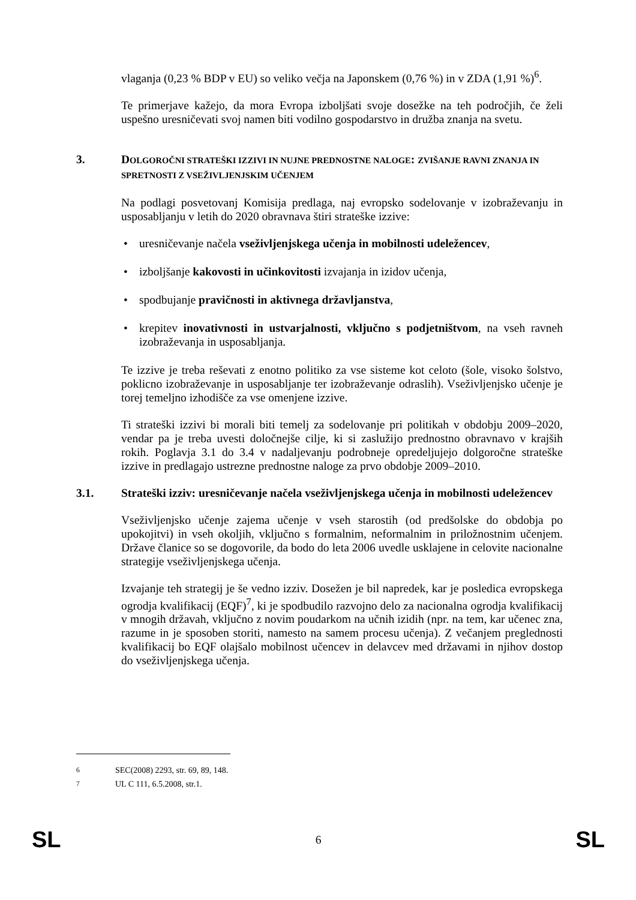vlaganja (0,23 % BDP v EU) so veliko večja na Japonskem (0,76 %) in v ZDA (1,91 %)<sup>6</sup>.
Te primerjave kažejo, da mora Evropa izboljšati svoje dosežke na teh področjih, če želi uspešno uresničevati svoj namen biti vodilno gospodarstvo in družba znanja na svetu.
3. DOLGOROČNI STRATEŠKI IZZIVI IN NUJNE PREDNOSTNE NALOGE: ZVIŠANJE RAVNI ZNANJA IN SPRETNOSTI Z VSEŽIVLJENJSKIM UČENJEM
Na podlagi posvetovanj Komisija predlaga, naj evropsko sodelovanje v izobraževanju in usposabljanju v letih do 2020 obravnava štiri strateške izzive:
• uresničevanje načela vseživljenjskega učenja in mobilnosti udeležencev,
• izboljšanje kakovosti in učinkovitosti izvajanja in izidov učenja,
• spodbujanje pravičnosti in aktivnega državljanstva,
• krepitev inovativnosti in ustvarjalnosti, vključno s podjetništvom, na vseh ravneh izobraževanja in usposabljanja.
Te izzive je treba reševati z enotno politiko za vse sisteme kot celoto (šole, visoko šolstvo, poklicno izobraževanje in usposabljanje ter izobraževanje odraslih). Vseživljenjsko učenje je torej temeljno izhodišče za vse omenjene izzive.
Ti strateški izzivi bi morali biti temelj za sodelovanje pri politikah v obdobju 2009–2020, vendar pa je treba uvesti določnejše cilje, ki si zaslužijo prednostno obravnavo v krajših rokih. Poglavja 3.1 do 3.4 v nadaljevanju podrobneje opredeljujejo dolgoročne strateške izzive in predlagajo ustrezne prednostne naloge za prvo obdobje 2009–2010.
3.1. Strateški izziv: uresničevanje načela vseživljenjskega učenja in mobilnosti udeležencev
Vseživljenjsko učenje zajema učenje v vseh starostih (od predšolske do obdobja po upokojitvi) in vseh okoljih, vključno s formalnim, neformalnim in priložnostnim učenjem. Države članice so se dogovorile, da bodo do leta 2006 uvedle usklajene in celovite nacionalne strategije vseživljenjskega učenja.
Izvajanje teh strategij je še vedno izziv. Dosežen je bil napredek, kar je posledica evropskega ogrodja kvalifikacij (EQF)<sup>7</sup>, ki je spodbudilo razvojno delo za nacionalna ogrodja kvalifikacij v mnogih državah, vključno z novim poudarkom na učnih izidih (npr. na tem, kar učenec zna, razume in je sposoben storiti, namesto na samem procesu učenja). Z večanjem preglednosti kvalifikacij bo EQF olajšalo mobilnost učencev in delavcev med državami in njihov dostop do vseživljenjskega učenja.
<sup>6</sup> SEC(2008) 2293, str. 69, 89, 148.
<sup>7</sup> UL C 111, 6.5.2008, str.1.
SL 6 SL